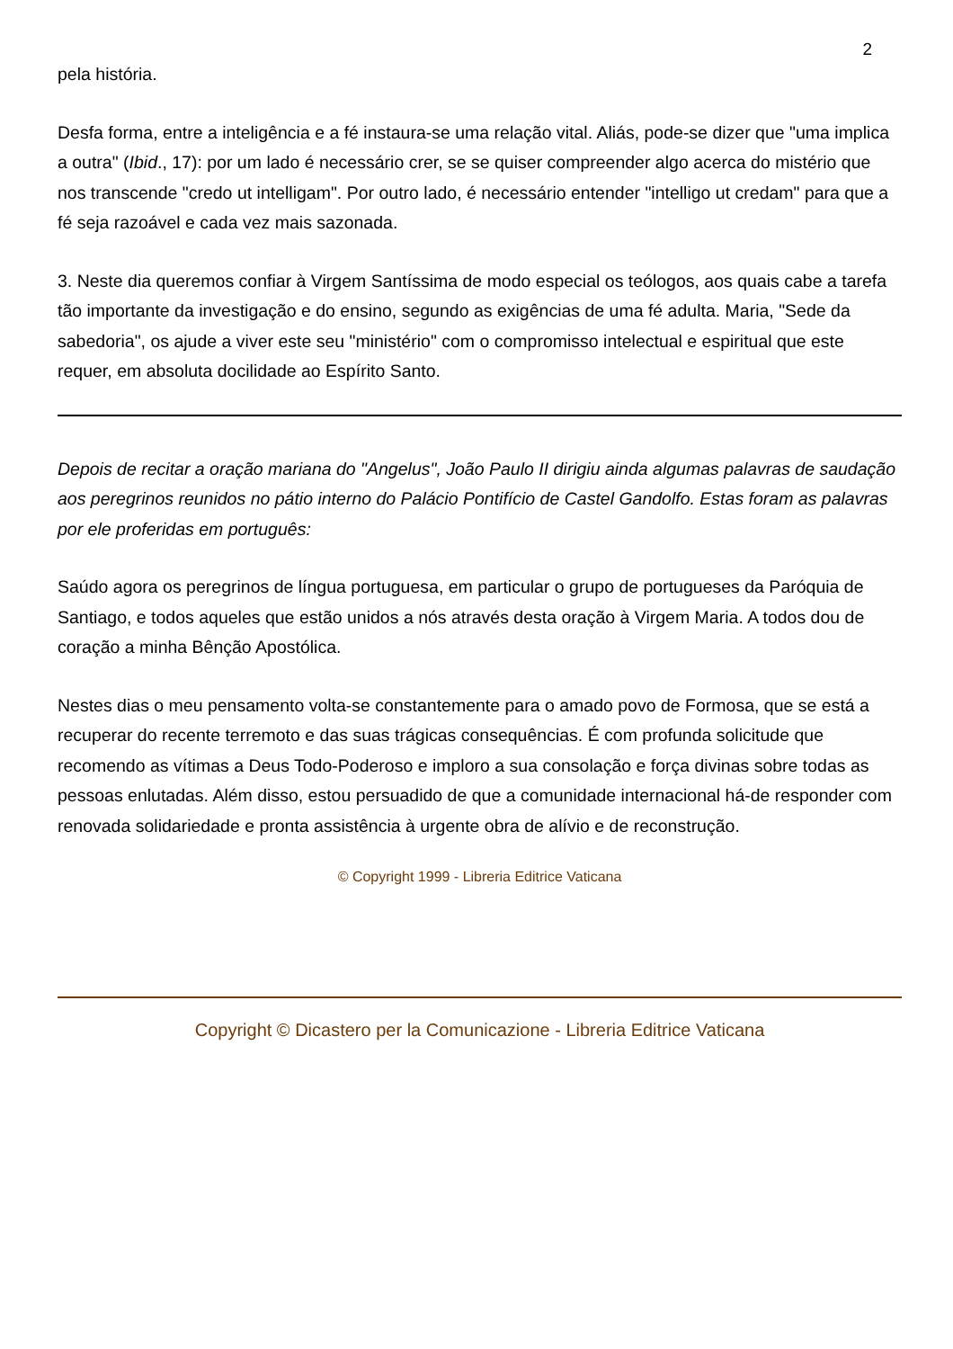2
pela história.
Desfa forma, entre a inteligência e a fé instaura-se uma relação vital. Aliás, pode-se dizer que "uma implica a outra" (Ibid., 17): por um lado é necessário crer, se se quiser compreender algo acerca do mistério que nos transcende "credo ut intelligam". Por outro lado, é necessário entender "intelligo ut credam" para que a fé seja razoável e cada vez mais sazonada.
3. Neste dia queremos confiar à Virgem Santíssima de modo especial os teólogos, aos quais cabe a tarefa tão importante da investigação e do ensino, segundo as exigências de uma fé adulta. Maria, "Sede da sabedoria", os ajude a viver este seu "ministério" com o compromisso intelectual e espiritual que este requer, em absoluta docilidade ao Espírito Santo.
Depois de recitar a oração mariana do "Angelus", João Paulo II dirigiu ainda algumas palavras de saudação aos peregrinos reunidos no pátio interno do Palácio Pontifício de Castel Gandolfo. Estas foram as palavras por ele proferidas em português:
Saúdo agora os peregrinos de língua portuguesa, em particular o grupo de portugueses da Paróquia de Santiago, e todos aqueles que estão unidos a nós através desta oração à Virgem Maria. A todos dou de coração a minha Bênção Apostólica.
Nestes dias o meu pensamento volta-se constantemente para o amado povo de Formosa, que se está a recuperar do recente terremoto e das suas trágicas consequências. É com profunda solicitude que recomendo as vítimas a Deus Todo-Poderoso e imploro a sua consolação e força divinas sobre todas as pessoas enlutadas. Além disso, estou persuadido de que a comunidade internacional há-de responder com renovada solidariedade e pronta assistência à urgente obra de alívio e de reconstrução.
© Copyright 1999 - Libreria Editrice Vaticana
Copyright © Dicastero per la Comunicazione - Libreria Editrice Vaticana